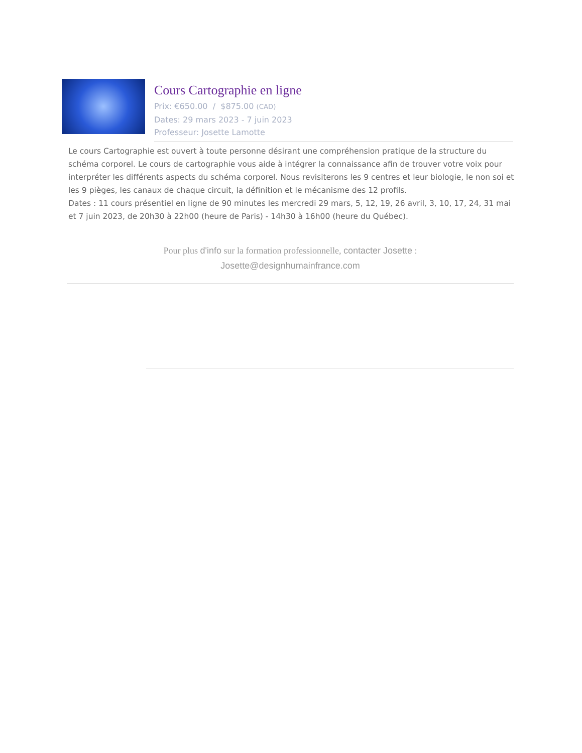Cours Cartographie en ligne
Prix: €650.00 / $875.00 (CAD)
Dates: 29 mars 2023 - 7 juin 2023
Professeur: Josette Lamotte
Le cours Cartographie est ouvert à toute personne désirant une compréhension pratique de la structure du schéma corporel. Le cours de cartographie vous aide à intégrer la connaissance afin de trouver votre voix pour interpréter les différents aspects du schéma corporel. Nous revisiterons les 9 centres et leur biologie, le non soi et les 9 pièges, les canaux de chaque circuit, la définition et le mécanisme des 12 profils.
Dates : 11 cours présentiel en ligne de 90 minutes les mercredi 29 mars, 5, 12, 19, 26 avril, 3, 10, 17, 24, 31 mai et 7 juin 2023, de 20h30 à 22h00 (heure de Paris) - 14h30 à 16h00 (heure du Québec).
Pour plus d'info sur la formation professionnelle, contacter Josette :
Josette@designhumainfrance.com